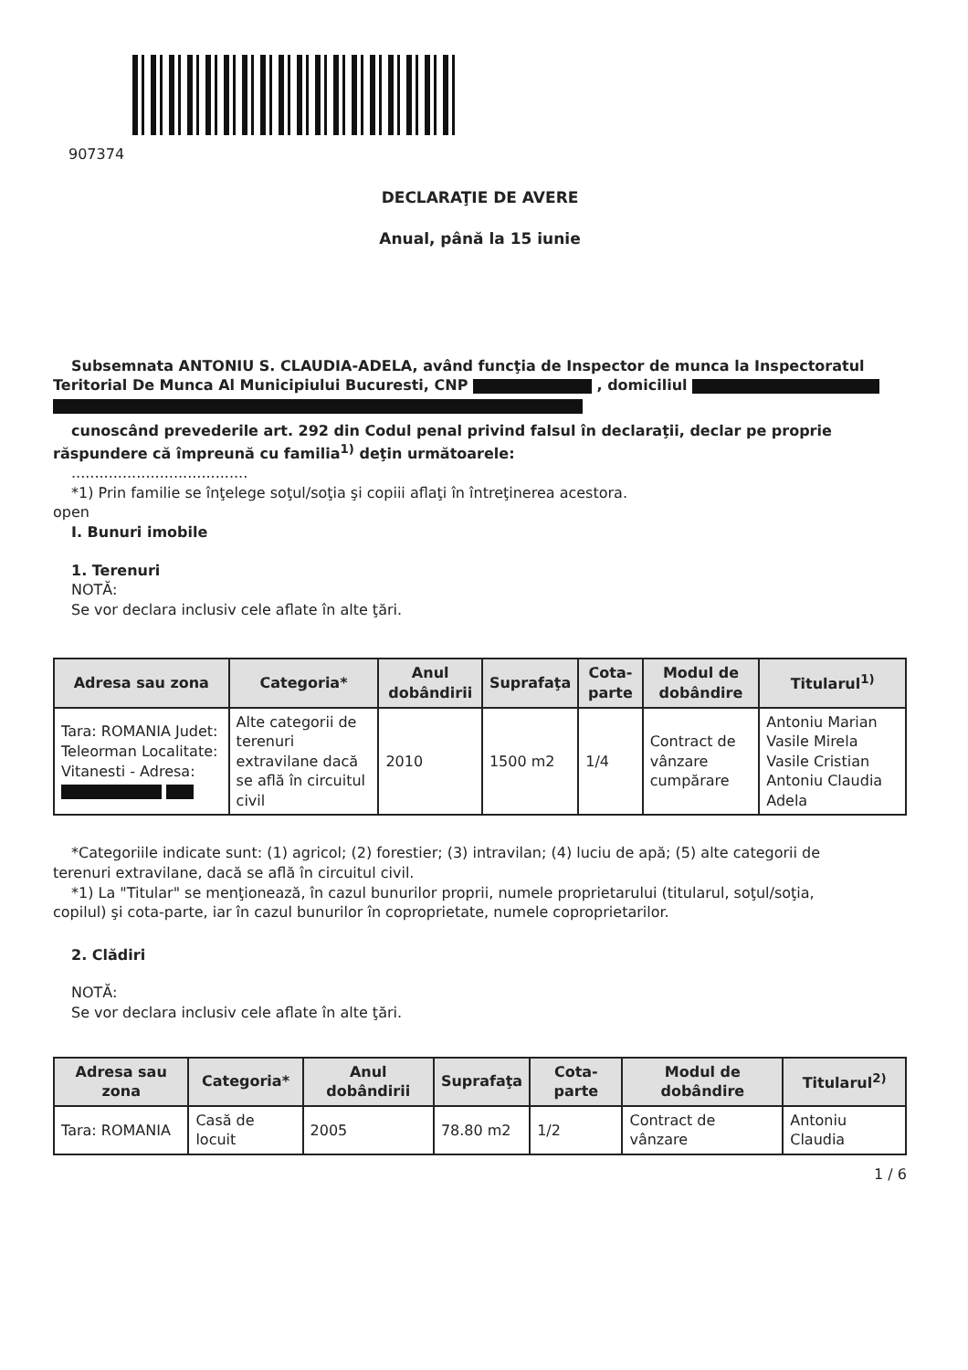907374
DECLARAŢIE DE AVERE
Anual, până la 15 iunie
Subsemnata ANTONIU S. CLAUDIA-ADELA, având funcţia de Inspector de munca la Inspectoratul
Teritorial De Munca Al Municipiului Bucuresti, CNP , domiciliul
cunoscând prevederile art. 292 din Codul penal privind falsul în declaraţii, declar pe proprie
răspundere că împreună cu familia<sup>1)</sup> deţin următoarele:
......................................
*1) Prin familie se înţelege soţul/soţia şi copiii aflaţi în întreţinerea acestora.
open
I. Bunuri imobile
1. Terenuri
NOTĂ:
Se vor declara inclusiv cele aflate în alte ţări.
| Adresa sau zona | Categoria* | Anul dobândirii | Suprafaţa | Cota-parte | Modul de dobândire | Titularul<sup>1)</sup> |
| --- | --- | --- | --- | --- | --- | --- |
| Tara: ROMANIA Judet: Teleorman Localitate: Vitanesti - Adresa: | Alte categorii de terenuri extravilane dacă se află în circuitul civil | 2010 | 1500 m2 | 1/4 | Contract de vânzare cumpărare | Antoniu Marian Vasile Mirela Vasile Cristian Antoniu Claudia Adela |
*Categoriile indicate sunt: (1) agricol; (2) forestier; (3) intravilan; (4) luciu de apă; (5) alte categorii de
terenuri extravilane, dacă se află în circuitul civil.
*1) La "Titular" se menţionează, în cazul bunurilor proprii, numele proprietarului (titularul, soţul/soţia,
copilul) şi cota-parte, iar în cazul bunurilor în coproprietate, numele coproprietarilor.
2. Clădiri
NOTĂ:
Se vor declara inclusiv cele aflate în alte ţări.
| Adresa sau zona | Categoria* | Anul dobândirii | Suprafaţa | Cota-parte | Modul de dobândire | Titularul<sup>2)</sup> |
| --- | --- | --- | --- | --- | --- | --- |
| Tara: ROMANIA | Casă de locuit | 2005 | 78.80 m2 | 1/2 | Contract de vânzare | Antoniu Claudia |
1 / 6